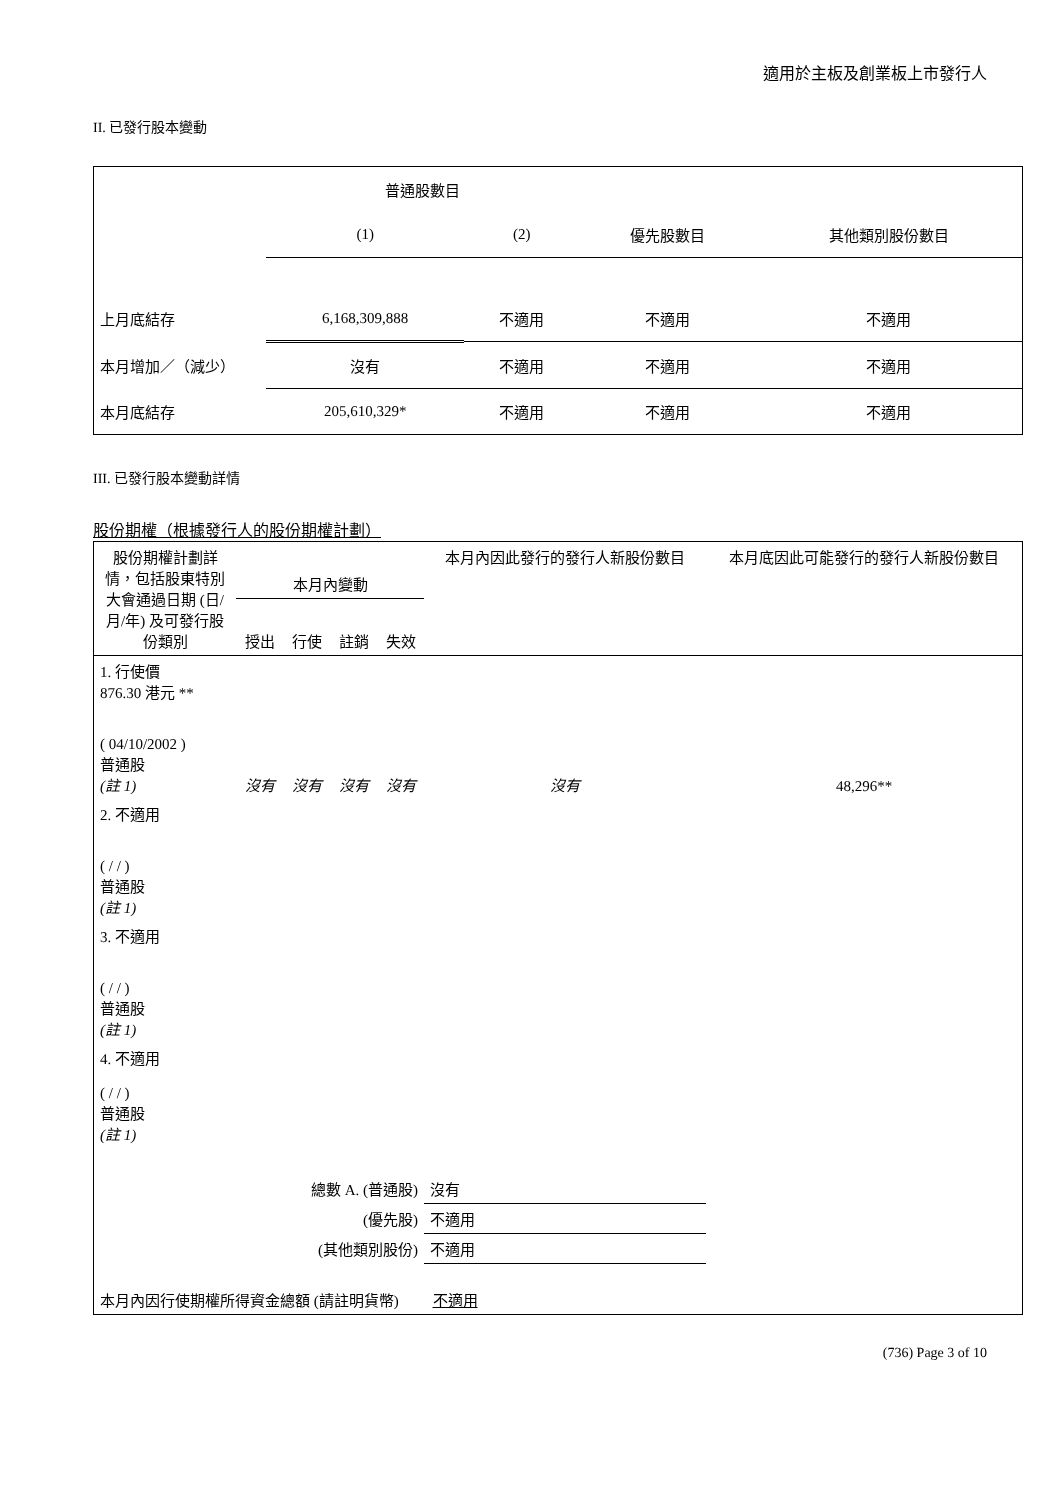適用於主板及創業板上市發行人
II. 已發行股本變動
| | 普通股數目 | | | |
| | (1) | (2) | 優先股數目 | 其他類別股份數目 |
| 上月底結存 | 6,168,309,888 | 不適用 | 不適用 | 不適用 |
| 本月增加／（減少） | 沒有 | 不適用 | 不適用 | 不適用 |
| 本月底結存 | 205,610,329* | 不適用 | 不適用 | 不適用 |
III. 已發行股本變動詳情
股份期權（根據發行人的股份期權計劃）
| 股份期權計劃詳情，包括股東特別大會通過日期 (日/月/年) 及可發行股份類別 | 本月內變動 | | | | 本月內因此發行的發行人新股份數目 | 本月底因此可能發行的發行人新股份數目 |
| | 授出 | 行使 | 註銷 | 失效 | | |
| 1. 行使價 876.30 港元 ** ( 04/10/2002 ) 普通股 (註 1) | 沒有 | 沒有 | 沒有 | 沒有 | 沒有 | 48,296** |
| 2. 不適用 ( / / ) 普通股 (註 1) | | | | | | |
| 3. 不適用 ( / / ) 普通股 (註 1) | | | | | | |
| 4. 不適用 ( / / ) 普通股 (註 1) | | | | | | |
| 總數 A. (普通股) | | | | | 沒有 | |
| (優先股) | | | | | 不適用 | |
| (其他類別股份) | | | | | 不適用 | |
| 本月內因行使期權所得資金總額 (請註明貨幣) 不適用 | | | | | | |
(736) Page 3 of 10